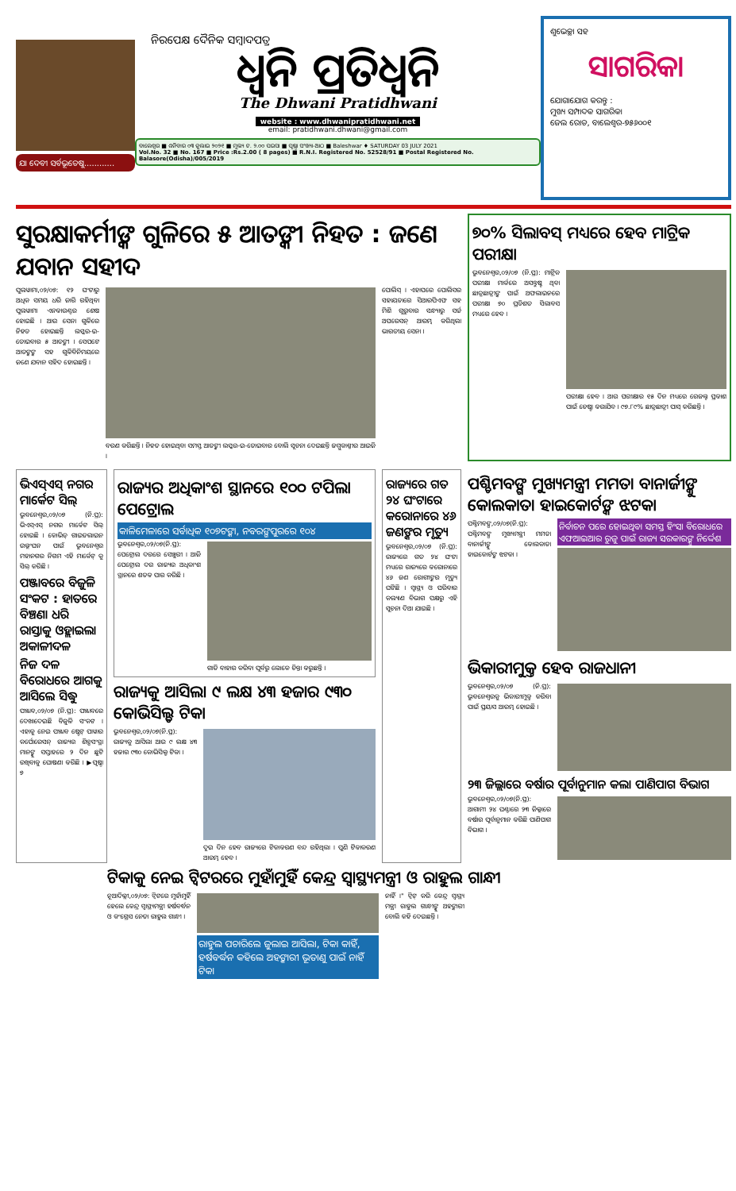ଯା ଦେବୀ ସର୍ବଭୂତେଷୁ............
ନିରପେକ୍ଷ ଦୈନିକ ସମ୍ବାଦପତ୍ର
ଧ୍ୱନି ପ୍ରତିଧ୍ୱନି
The Dhwani Pratidhwani
website : www.dhwanipratidhwani.net
email: pratidhwani.dhwani@gmail.com
ବାଲେଶ୍ୱର ■ ଶନିବାର ୦୩ ଜୁଲାଇ ୨୦୨୧ ■ ମୂଲ୍ୟ ଟ. ୨.୦୦ ପଇସା ■ ପୃଷ୍ଠା ସଂଖ୍ୟା-ଆଠ ■ Baleshwar ♦ SATURDAY 03 JULY 2021
Vol.No. 32 ■ No. 167 ■ Price :Rs.2.00 ( 8 pages) ■ R.N.I. Registered No. 52528/91 ■ Postal Registered No. Balasore(Odisha)/005/2019
ଶୁଭେଚ୍ଛା ସହ
ସାଗରିକା
ଯୋଗାଯୋଗ କରନ୍ତୁ :
ମୁଖ୍ୟ ସମ୍ପାଦକ ସାଗରିକା
ଜେଲ ରୋଡ, ବାଲେଶ୍ୱର-୭୫୬୦୦୧
ସୁରକ୍ଷାକର୍ମୀଙ୍କ ଗୁଳିରେ ୫ ଆତଙ୍କୀ ନିହତ : ଜଣେ ଯବାନ ସହୀଦ
ପୁଲୱାମା,୦୨/୦୭: ୧୨ ଘଂଟାରୁ ଅଧିକ ସମୟ ଧରି ଜାରି ରହିଥିବା ପୁଲୱାମା ଏନକାଉଣ୍ଟର ଶେଷ ହୋଇଛି । ଆଉ ସେନା ଗୁଳିରେ ନିହତ ହୋଇଛନ୍ତି ଲସ୍କର-ଇ-ତୋଇବାର ୫ ଆତଙ୍କୀ । ସେପଟେ ଆତଙ୍କଙ୍କ ସହ ଗୁଳିବିନିମୟରେ ଜଣେ ଯବାନ ସହିଦ ହୋଇଛନ୍ତି ।
ବରଣ କରିଛନ୍ତି । ନିହତ ହୋଇଥିବା ସମସ୍ତ ଆତଙ୍କୀ ଲସ୍କର-ଇ-ତୋଇବାର ବୋଲି ସୂଚନା ଦେଇଛନ୍ତି ଜମ୍ମୁକାଶ୍ମୀର ଆଇଜି ।
ପୋଲିସ୍ । ଏହାପରେ ପୋଲିସର ସହାୟତାରେ ସିଆରପିଏଫ ସହ ମିଶି ଗୁରୁବାର ସନ୍ଧ୍ୟାରୁ ସର୍ଚ୍ଚ ଅପରେସନ୍ ଆରମ୍ଭ କରିଥିଲା ଭାରତୀୟ ସେନା ।
୭୦% ସିଲାବସ୍ ମଧ୍ୟରେ ହେବ ମାଟ୍ରିକ ପରୀକ୍ଷା
ଭୁବନେଶ୍ୱର,୦୨/୦୭ (ନି.ପ୍ର): ମାଟ୍ରିକ ପରୀକ୍ଷା ମାର୍କରେ ଅସନ୍ତୁଷ୍ଟ ଥିବା ଛାତ୍ରଛାତ୍ରୀଙ୍କ ପାଇଁ ଅଫଲାଇନରେ ପରୀକ୍ଷା ୭୦ ପ୍ରତିଶତ ସିଲାବସ ମଧ୍ୟରେ ହେବ ।
ପରୀକ୍ଷା ହେବ । ଆଉ ପରୀକ୍ଷାର ୧୫ ଦିନ ମଧ୍ୟରେ ରେଜଲ୍ଟ ପ୍ରକାଶ ପାଇଁ ଚେଷ୍ଟା କରାଯିବ । ୯୭.୮୯% ଛାତ୍ରଛାତ୍ରୀ ପାସ୍ କରିଛନ୍ତି ।
ଭିଏସ୍‌ଏସ୍ ନଗର ମାର୍କେଟ ସିଲ୍
ଭୁବନେଶ୍ୱର,୦୨/୦୭ (ନି.ପ୍ର): ଭିଏସ୍‌ଏସ୍ ନଗର ମାର୍କେଟ ସିଲ୍ ହୋଇଛି । କୋଭିଡ୍ ଗାଇଡଲାଇନ ଉଲ୍ଲଂଘନ ପାଇଁ ଭୁବନେଶ୍ୱର ମହାନଗର ନିଗମ ଏହି ମାର୍କେଟ୍ କୁ ସିଲ୍ କରିଛି ।
ପଞ୍ଜାବରେ ବିଜୁଳି ସଂକଟ : ହାତରେ ବିଞ୍ଚଣା ଧରି ରାସ୍ତାକୁ ଓହ୍ଲାଇଲା ଅକାଳୀଦଳ
ନିଜ ଦଳ ବିରୋଧରେ ଆଗକୁ ଆସିଲେ ସିଦ୍ଧୁ
ପଞ୍ଜାବ,୦୨/୦୭ (ନି.ପ୍ର): ପଞ୍ଜାବରେ ଦେଖାଦେଇଛି ବିଜୁଳି ସଂକଟ । ଏହାକୁ ନେଇ ପଞ୍ଜାବ ଷ୍ଟେଟ୍ ପାୱାର କର୍ପୋରେସନ୍ ରାଜ୍ୟର ଶିଳ୍ପସଂସ୍ଥା ମାନଙ୍କୁ ସପ୍ତାହରେ ୨ ଦିନ ଛୁଟି ରଖିବାକୁ ଘୋଷଣା କରିଛି । ▶ପୃଷ୍ଠା ୭
ରାଜ୍ୟର ଅଧିକାଂଶ ସ୍ଥାନରେ ୧୦୦ ଟପିଲା ପେଟ୍ରୋଲ
କାଳିମେଳାରେ ସର୍ବାଧିକ ୧୦୭ଟଙ୍କା, ନବରଙ୍ଗପୁରରେ ୧୦୪
ଭୁବନେଶ୍ୱର,୦୨/୦୭(ନି.ପ୍ର): ପେଟ୍ରୋଲ ଦରରେ ସେଞ୍ଚୁରୀ । ଆଜି ପେଟ୍ରୋଲ ଦର ରାଜ୍ୟର ଅଧିକାଂଶ ସ୍ଥାନରେ ଶତକ ପାର କରିଛି ।
ଗାଡି ବାହାର କରିବା ପୂର୍ବରୁ ଲୋକେ ଚିନ୍ତା କରୁଛନ୍ତି ।
ରାଜ୍ୟକୁ ଆସିଲା ୯ ଲକ୍ଷ ୪୩ ହଜାର ୯୩୦ କୋଭିସିଲ୍ଡ ଟିକା
ଭୁବନେଶ୍ୱର,୦୨/୦୭(ନି.ପ୍ର): ରାଜ୍ୟକୁ ଆସିଲା ଆଉ ୯ ଲକ୍ଷ ୪୩ ହଜାର ୯୩୦ କୋଭିସିଲ୍ଡ ଟିକା ।
ଦୁଇ ଦିନ ହେବ ରାଜ୍ୟରେ ଟିକାକରଣ ବନ୍ଦ ରହିଥିଲା । ପୁଣି ଟିକାକରଣ ଆରମ୍ଭ ହେବ ।
ରାଜ୍ୟରେ ଗତ ୨୪ ଘଂଟାରେ କରୋନାରେ ୪୬ ଜଣଙ୍କର ମୃତ୍ୟୁ
ଭୁବନେଶ୍ୱର,୦୨/୦୭ (ନି.ପ୍ର): ରାଜ୍ୟରେ ଗତ ୨୪ ଘଂଟା ମଧ୍ୟରେ ରାଜ୍ୟରେ କରୋନାରେ ୪୬ ଜଣ ରୋଗୀଙ୍କର ମୃତ୍ୟୁ ଘଟିଛି । ସ୍ୱାସ୍ଥ୍ୟ ଓ ପରିବାର କଲ୍ୟାଣ ବିଭାଗ ପକ୍ଷରୁ ଏହି ସୂଚନା ଦିଆ ଯାଇଛି ।
ପଶ୍ଚିମବଙ୍ଗ ମୁଖ୍ୟମନ୍ତ୍ରୀ ମମତା ବାନାର୍ଜୀଙ୍କୁ କୋଲକାତା ହାଇକୋର୍ଟଙ୍କ ଝଟକା
ପଶ୍ଚିମବଙ୍ଗ,୦୨/୦୭(ନି.ପ୍ର): ପଶ୍ଚିମବଙ୍ଗ ମୁଖ୍ୟମନ୍ତ୍ରୀ ମମତା ବାନାର୍ଜୀଙ୍କୁ କୋଲକାତା ହାଇକୋର୍ଟଙ୍କ ଝଟକା ।
ନିର୍ବାଚନ ପରେ ହୋଇଥିବା ସମସ୍ତ ହିଂସା ବିରୋଧରେ ଏଫଆଇଆର ରୁଜୁ ପାଇଁ ରାଜ୍ୟ ସରକାରଙ୍କୁ ନିର୍ଦ୍ଦେଶ
ଭିକାରୀମୁକ୍ତ ହେବ ରାଜଧାନୀ
ଭୁବନେଶ୍ୱର,୦୨/୦୭ (ନି.ପ୍ର): ଭୁବନେଶ୍ୱରକୁ ଭିକାରୀମୁକ୍ତ କରିବା ପାଇଁ ପ୍ରୟାସ ଆରମ୍ଭ ହୋଇଛି ।
୨୩ ଜିଲ୍ଲାରେ ବର୍ଷାର ପୂର୍ବାନୁମାନ କଲା ପାଣିପାଗ ବିଭାଗ
ଭୁବନେଶ୍ୱର,୦୨/୦୭(ନି.ପ୍ର): ଆଗାମୀ ୨୪ ଘଣ୍ଟାରେ ୨୩ ଜିଲ୍ଲାରେ ବର୍ଷାର ପୂର୍ବାନୁମାନ କରିଛି ପାଣିପାଗ ବିଭାଗ ।
ଟିକାକୁ ନେଇ ଟ୍ୱିଟରରେ ମୁହାଁମୁହିଁ କେନ୍ଦ୍ର ସ୍ୱାସ୍ଥ୍ୟମନ୍ତ୍ରୀ ଓ ରାହୁଲ ଗାନ୍ଧୀ
ନୂଆଦିଲ୍ଲୀ,୦୨/୦୭: ଟ୍ୱିଟରେ ମୁହାଁମୁହିଁ ହେଲେ କେନ୍ଦ୍ର ସ୍ୱାସ୍ଥ୍ୟମନ୍ତ୍ରୀ ହର୍ଷବର୍ଦ୍ଧନ ଓ କଂଗ୍ରେସ ନେତା ରାହୁଲ ଗାନ୍ଧୀ ।
ରାହୁଲ ପଚାରିଲେ ଜୁଲାଇ ଆସିଲା, ଟିକା କାହିଁ, ହର୍ଷବର୍ଦ୍ଧନ କହିଲେ ଅହଙ୍କାରୀ ଭୂତାଣୁ ପାଇଁ ନାହିଁ ଟିକା
ନାହିଁ ।" ଟ୍ୱିଟ୍ କରି କେନ୍ଦ୍ର ସ୍ୱାସ୍ଥ୍ୟ ମନ୍ତ୍ରୀ ରାହୁଲ ଗାନ୍ଧୀଙ୍କୁ ଅହଙ୍କାରୀ ବୋଲି କହି ଦେଇଛନ୍ତି ।